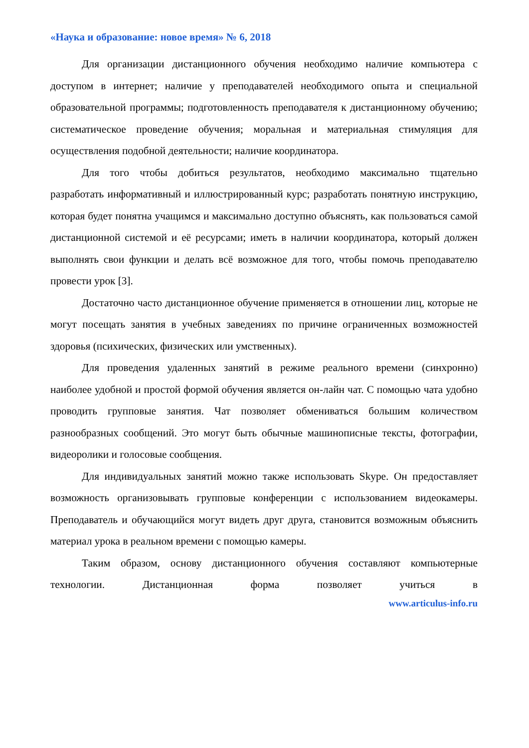«Наука и образование: новое время» № 6, 2018
Для организации дистанционного обучения необходимо наличие компьютера с доступом в интернет; наличие у преподавателей необходимого опыта и специальной образовательной программы; подготовленность преподавателя к дистанционному обучению; систематическое проведение обучения; моральная и материальная стимуляция для осуществления подобной деятельности; наличие координатора.
Для того чтобы добиться результатов, необходимо максимально тщательно разработать информативный и иллюстрированный курс; разработать понятную инструкцию, которая будет понятна учащимся и максимально доступно объяснять, как пользоваться самой дистанционной системой и её ресурсами; иметь в наличии координатора, который должен выполнять свои функции и делать всё возможное для того, чтобы помочь преподавателю провести урок [3].
Достаточно часто дистанционное обучение применяется в отношении лиц, которые не могут посещать занятия в учебных заведениях по причине ограниченных возможностей здоровья (психических, физических или умственных).
Для проведения удаленных занятий в режиме реального времени (синхронно) наиболее удобной и простой формой обучения является он-лайн чат. С помощью чата удобно проводить групповые занятия. Чат позволяет обмениваться большим количеством разнообразных сообщений. Это могут быть обычные машинописные тексты, фотографии, видеоролики и голосовые сообщения.
Для индивидуальных занятий можно также использовать Skype. Он предоставляет возможность организовывать групповые конференции с использованием видеокамеры. Преподаватель и обучающийся могут видеть друг друга, становится возможным объяснить материал урока в реальном времени с помощью камеры.
Таким образом, основу дистанционного обучения составляют компьютерные технологии. Дистанционная форма позволяет учиться в
www.articulus-info.ru